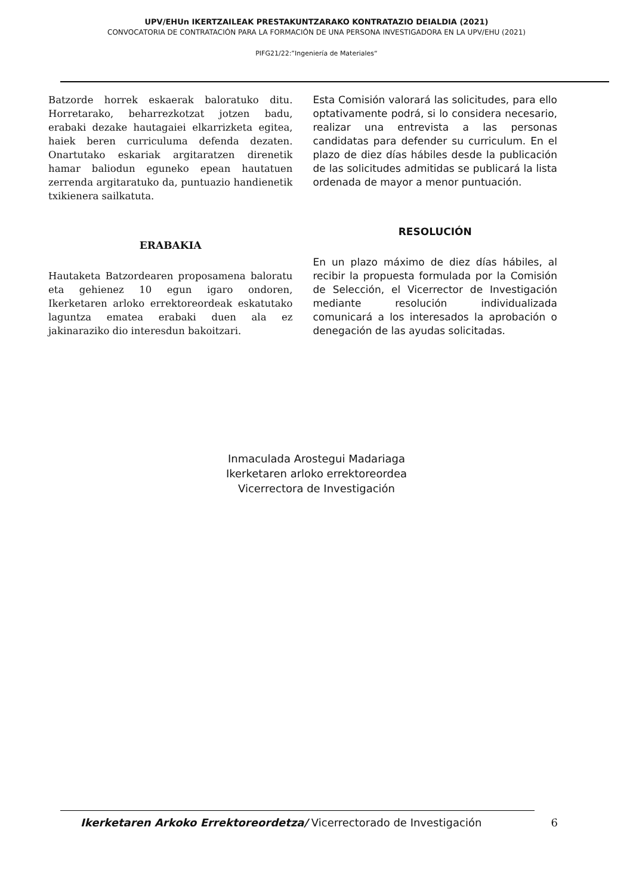UPV/EHUn IKERTZAILEAK PRESTAKUNTZARAKO KONTRATAZIO DEIALDIA (2021)
CONVOCATORIA DE CONTRATACIÓN PARA LA FORMACIÓN DE UNA PERSONA INVESTIGADORA EN LA UPV/EHU (2021)
PIFG21/22:”Ingeniería de Materiales“
Batzorde horrek eskaerak baloratuko ditu. Horretarako, beharrezkotzat jotzen badu, erabaki dezake hautagaiei elkarrizketa egitea, haiek beren curriculuma defenda dezaten. Onartutako eskariak argitaratzen direnetik hamar baliodun eguneko epean hautatuen zerrenda argitaratuko da, puntuazio handienetik txikienera sailkatuta.
ERABAKIA
Hautaketa Batzordearen proposamena baloratu eta gehienez 10 egun igaro ondoren, Ikerketaren arloko errektoreordeak eskatutako laguntza ematea erabaki duen ala ez jakinaraziko dio interesdun bakoitzari.
Esta Comisión valorará las solicitudes, para ello optativamente podrá, si lo considera necesario, realizar una entrevista a las personas candidatas para defender su curriculum. En el plazo de diez días hábiles desde la publicación de las solicitudes admitidas se publicará la lista ordenada de mayor a menor puntuación.
RESOLUCIÓN
En un plazo máximo de diez días hábiles, al recibir la propuesta formulada por la Comisión de Selección, el Vicerrector de Investigación mediante resolución individualizada comunicará a los interesados la aprobación o denegación de las ayudas solicitadas.
Inmaculada Arostegui Madariaga
Ikerketaren arloko errektoreordea
Vicerrectora de Investigación
Ikerketaren Arkoko Errektoreordetza/ Vicerrectorado de Investigación 6